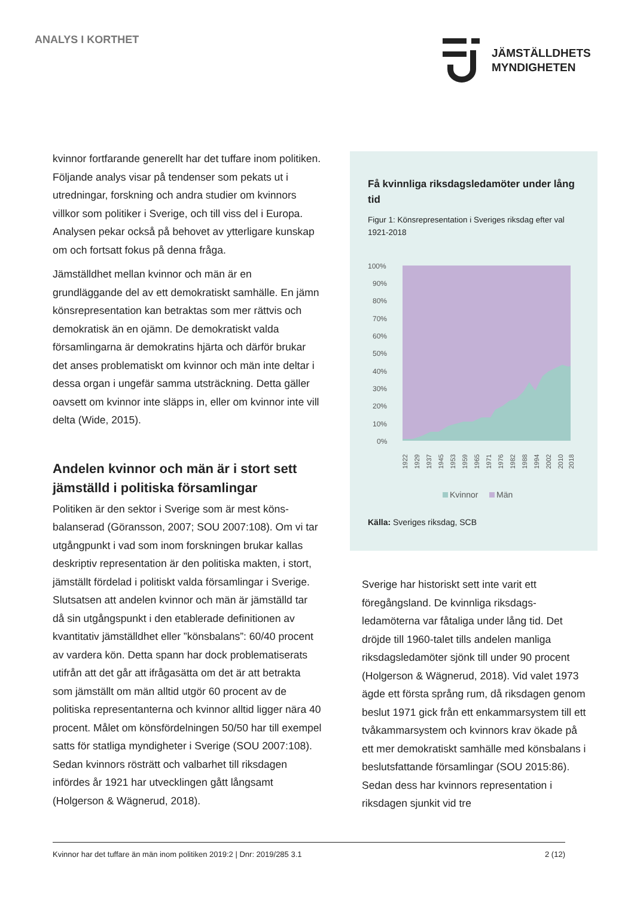ANALYS I KORTHET
JÄMSTÄLLDHETS
MYNDIGHETEN
kvinnor fortfarande generellt har det tuffare inom politiken. Följande analys visar på tendenser som pekats ut i utredningar, forskning och andra studier om kvinnors villkor som politiker i Sverige, och till viss del i Europa. Analysen pekar också på behovet av ytterligare kunskap om och fortsatt fokus på denna fråga.
Jämställdhet mellan kvinnor och män är en grundläggande del av ett demokratiskt samhälle. En jämn könsrepresentation kan betraktas som mer rättvis och demokratisk än en ojämn. De demokratiskt valda församlingarna är demokratins hjärta och därför brukar det anses problematiskt om kvinnor och män inte deltar i dessa organ i ungefär samma utsträckning. Detta gäller oavsett om kvinnor inte släpps in, eller om kvinnor inte vill delta (Wide, 2015).
Andelen kvinnor och män är i stort sett jämställd i politiska församlingar
Politiken är den sektor i Sverige som är mest köns-balanserad (Göransson, 2007; SOU 2007:108). Om vi tar utgångpunkt i vad som inom forskningen brukar kallas deskriptiv representation är den politiska makten, i stort, jämställt fördelad i politiskt valda församlingar i Sverige. Slutsatsen att andelen kvinnor och män är jämställd tar då sin utgångspunkt i den etablerade definitionen av kvantitativ jämställdhet eller ”könsbalans”: 60/40 procent av vardera kön. Detta spann har dock problematiserats utifrån att det går att ifrågasätta om det är att betrakta som jämställt om män alltid utgör 60 procent av de politiska representanterna och kvinnor alltid ligger nära 40 procent. Målet om könsfördelningen 50/50 har till exempel satts för statliga myndigheter i Sverige (SOU 2007:108). Sedan kvinnors rösträtt och valbarhet till riksdagen infördes år 1921 har utvecklingen gått långsamt (Holgerson & Wägnerud, 2018).
Få kvinnliga riksdagsledamöter under lång tid
Figur 1: Könsrepresentation i Sveriges riksdag efter val 1921-2018
100%
90%
80%
70%
60%
50%
40%
30%
20%
10%
0%
1922
1929
1937
1945
1953
1959
1965
1971
1976
1982
1988
1994
2002
2010
2018
Kvinnor
Män
Källa: Sveriges riksdag, SCB
Sverige har historiskt sett inte varit ett föregångsland. De kvinnliga riksdags-ledamöterna var fåtaliga under lång tid. Det dröjde till 1960-talet tills andelen manliga riksdagsledamöter sjönk till under 90 procent (Holgerson & Wägnerud, 2018). Vid valet 1973 ägde ett första språng rum, då riksdagen genom beslut 1971 gick från ett enkammarsystem till ett tvåkammarsystem och kvinnors krav ökade på ett mer demokratiskt samhälle med könsbalans i beslutsfattande församlingar (SOU 2015:86). Sedan dess har kvinnors representation i riksdagen sjunkit vid tre
Kvinnor har det tuffare än män inom politiken 2019:2 | Dnr: 2019/285 3.1 2 (12)